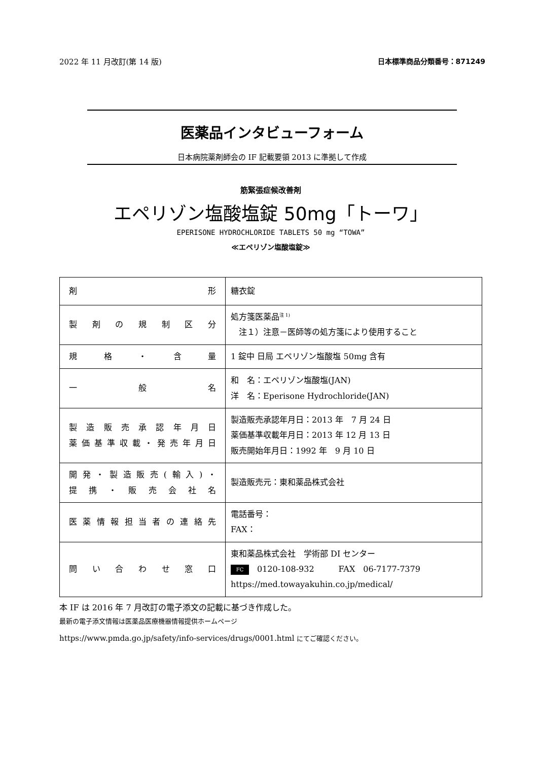2022 年 11 月改訂(第 14 版) 日本標準商品分類番号：871249
医薬品インタビューフォーム
日本病院薬剤師会の IF 記載要領 2013 に準拠して作成
筋緊張症候改善剤
エペリゾン塩酸塩錠 50mg「トーワ」
EPERISONE HYDROCHLORIDE TABLETS 50 mg “TOWA”
≪エペリゾン塩酸塩錠≫
| 剤 形 | 糖衣錠 |
| 製剤の規制区分 | 処方箋医薬品<sup>注 1)</sup> 注１）注意－医師等の処方箋により使用すること |
| 規格・含量 | 1 錠中 日局 エペリゾン塩酸塩 50mg 含有 |
| 一 般 名 | 和 名：エペリゾン塩酸塩(JAN) 洋 名：Eperisone Hydrochloride(JAN) |
| 製造販売承認年月日 薬価基準収載・発売年月日 | 製造販売承認年月日：2013 年 7 月 24 日 薬価基準収載年月日：2013 年 12 月 13 日 販売開始年月日：1992 年 9 月 10 日 |
| 開発・製造販売(輸入)・ 提携・販売会社名 | 製造販売元：東和薬品株式会社 |
| 医薬情報担当者の連絡先 | 電話番号： FAX： |
| 問い合わせ窓口 | 東和薬品株式会社 学術部 DI センター FC 0120-108-932 FAX 06-7177-7379 https://med.towayakuhin.co.jp/medical/ |
本 IF は 2016 年 7 月改訂の電子添文の記載に基づき作成した。
最新の電子添文情報は医薬品医療機器情報提供ホームページ
https://www.pmda.go.jp/safety/info-services/drugs/0001.html にてご確認ください。